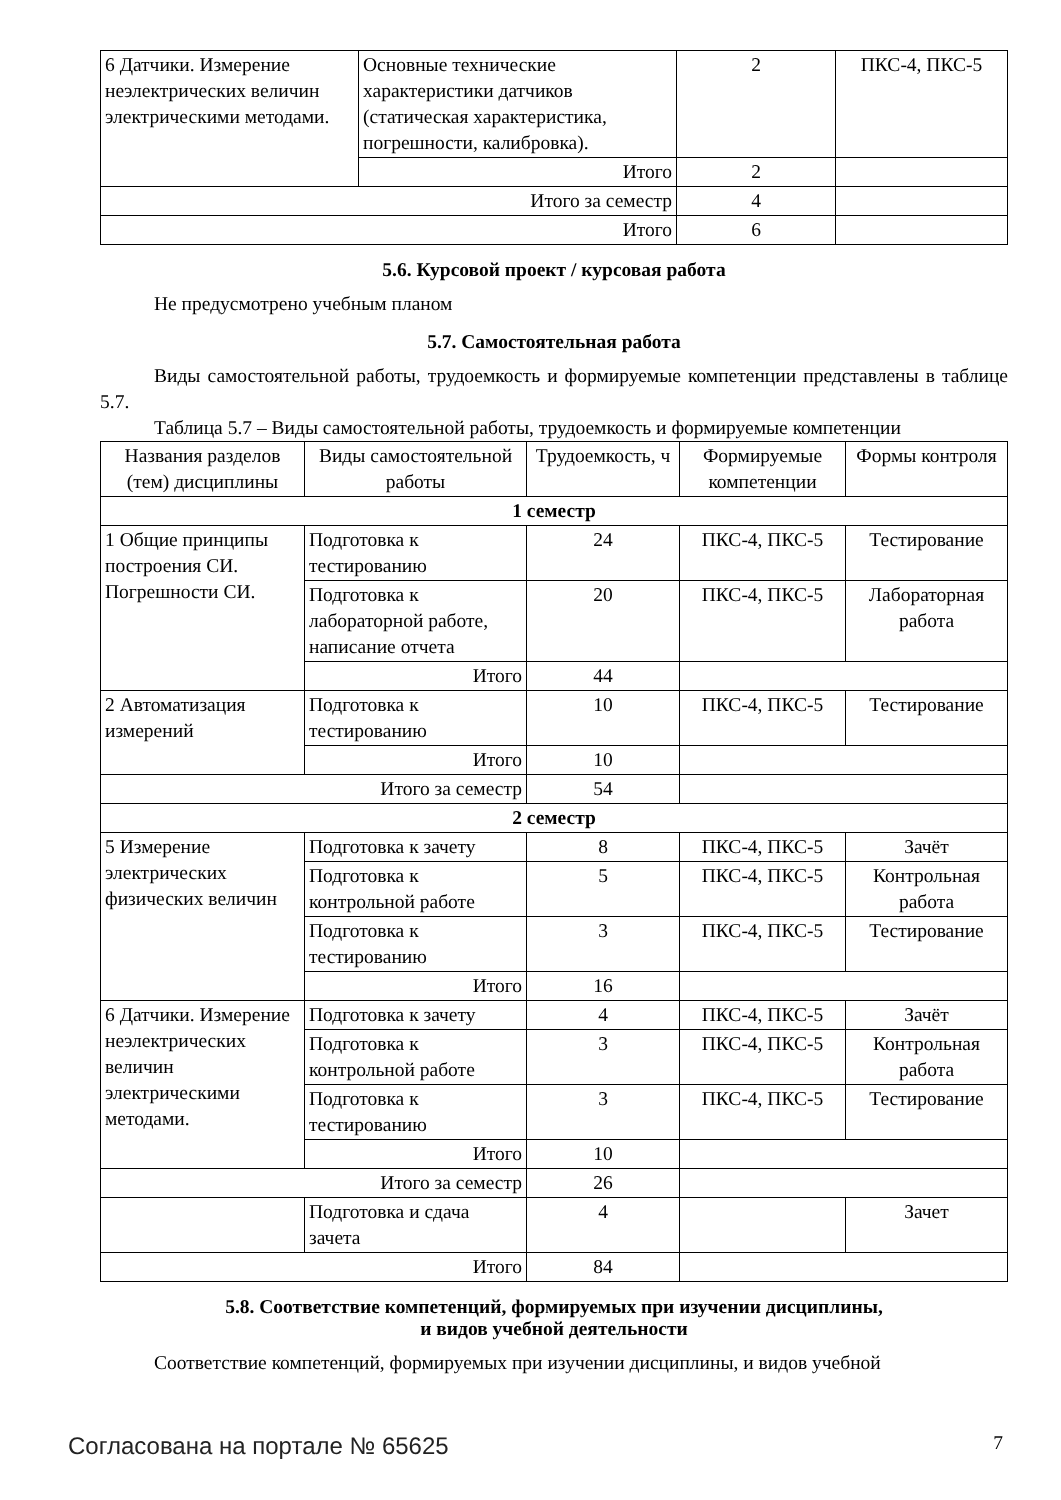| 6 Датчики. Измерение неэлектрических величин электрическими методами. | Основные технические характеристики датчиков (статическая характеристика, погрешности, калибровка). | 2 | ПКС-4, ПКС-5 |
| | Итого | 2 | |
| Итого за семестр | | 4 | |
| Итого | | 6 | |
5.6. Курсовой проект / курсовая работа
Не предусмотрено учебным планом
5.7. Самостоятельная работа
Виды самостоятельной работы, трудоемкость и формируемые компетенции представлены в таблице 5.7.
Таблица 5.7 – Виды самостоятельной работы, трудоемкость и формируемые компетенции
| Названия разделов (тем) дисциплины | Виды самостоятельной работы | Трудоемкость, ч | Формируемые компетенции | Формы контроля |
| --- | --- | --- | --- | --- |
| 1 семестр | | | | |
| 1 Общие принципы построения СИ. Погрешности СИ. | Подготовка к тестированию | 24 | ПКС-4, ПКС-5 | Тестирование |
| | Подготовка к лабораторной работе, написание отчета | 20 | ПКС-4, ПКС-5 | Лабораторная работа |
| | Итого | 44 | | |
| 2 Автоматизация измерений | Подготовка к тестированию | 10 | ПКС-4, ПКС-5 | Тестирование |
| | Итого | 10 | | |
| Итого за семестр | | 54 | | |
| 2 семестр | | | | |
| 5 Измерение электрических физических величин | Подготовка к зачету | 8 | ПКС-4, ПКС-5 | Зачёт |
| | Подготовка к контрольной работе | 5 | ПКС-4, ПКС-5 | Контрольная работа |
| | Подготовка к тестированию | 3 | ПКС-4, ПКС-5 | Тестирование |
| | Итого | 16 | | |
| 6 Датчики. Измерение неэлектрических величин электрическими методами. | Подготовка к зачету | 4 | ПКС-4, ПКС-5 | Зачёт |
| | Подготовка к контрольной работе | 3 | ПКС-4, ПКС-5 | Контрольная работа |
| | Подготовка к тестированию | 3 | ПКС-4, ПКС-5 | Тестирование |
| | Итого | 10 | | |
| Итого за семестр | | 26 | | |
| | Подготовка и сдача зачета | 4 | | Зачет |
| Итого | | 84 | | |
5.8. Соответствие компетенций, формируемых при изучении дисциплины,
и видов учебной деятельности
Соответствие компетенций, формируемых при изучении дисциплины, и видов учебной
Согласована на портале № 65625 7